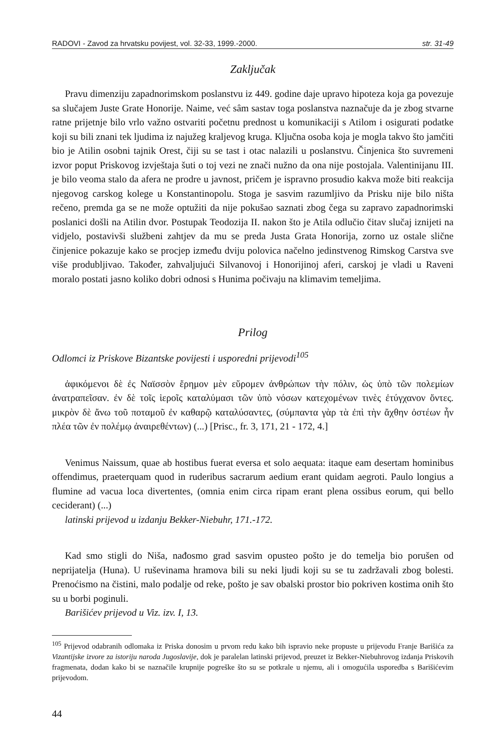RADOVI - Zavod za hrvatsku povijest, vol. 32-33, 1999.-2000. str. 31-49
Zaključak
Pravu dimenziju zapadnorimskom poslanstvu iz 449. godine daje upravo hipoteza koja ga povezuje sa slučajem Juste Grate Honorije. Naime, već sâm sastav toga poslanstva naznačuje da je zbog stvarne ratne prijetnje bilo vrlo važno ostvariti početnu prednost u komunikaciji s Atilom i osigurati podatke koji su bili znani tek ljudima iz najužeg kraljevog kruga. Ključna osoba koja je mogla takvo što jamčiti bio je Atilin osobni tajnik Orest, čiji su se tast i otac nalazili u poslanstvu. Činjenica što suvremeni izvor poput Priskovog izvještaja šuti o toj vezi ne znači nužno da ona nije postojala. Valentinijanu III. je bilo veoma stalo da afera ne prodre u javnost, pričem je ispravno prosudio kakva može biti reakcija njegovog carskog kolege u Konstantinopolu. Stoga je sasvim razumljivo da Prisku nije bilo ništa rečeno, premda ga se ne može optužiti da nije pokušao saznati zbog čega su zapravo zapadnorimski poslanici došli na Atilin dvor. Postupak Teodozija II. nakon što je Atila odlučio čitav slučaj iznijeti na vidjelo, postavivši službeni zahtjev da mu se preda Justa Grata Honorija, zorno uz ostale slične činjenice pokazuje kako se procjep između dviju polovica načelno jedinstvenog Rimskog Carstva sve više produbljivao. Također, zahvaljujući Silvanovoj i Honorijinoj aferi, carskoj je vladi u Raveni moralo postati jasno koliko dobri odnosi s Hunima počivaju na klimavim temeljima.
Prilog
Odlomci iz Priskove Bizantske povijesti i usporedni prijevodi<sup>105</sup>
ἀφικόμενοι δὲ ἐς Ναϊσσὸν ἔρημον μὲν εὕρομεν ἀνθρώπων τὴν πόλιν, ὡς ὑπὸ τῶν πολεμίων ἀνατραπεῖσαν. ἐν δὲ τοῖς ἱεροῖς καταλύμασι τῶν ὑπὸ νόσων κατεχομένων τινὲς ἐτύγχανον ὄντες. μικρὸν δὲ ἄνω τοῦ ποταμοῦ ἐν καθαρῷ καταλύσαντες, (σύμπαντα γὰρ τὰ ἐπὶ τὴν ἄχθην ὀστέων ἦν πλέα τῶν ἐν πολέμῳ ἀναιρεθέντων) (...) [Prisc., fr. 3, 171, 21 - 172, 4.]
Venimus Naissum, quae ab hostibus fuerat eversa et solo aequata: itaque eam desertam hominibus offendimus, praeterquam quod in ruderibus sacrarum aedium erant quidam aegroti. Paulo longius a flumine ad vacua loca divertentes, (omnia enim circa ripam erant plena ossibus eorum, qui bello ceciderant) (...)
latinski prijevod u izdanju Bekker-Niebuhr, 171.-172.
Kad smo stigli do Niša, nađosmo grad sasvim opusteo pošto je do temelja bio porušen od neprijatelja (Huna). U ruševinama hramova bili su neki ljudi koji su se tu zadržavali zbog bolesti. Prenoćismo na čistini, malo podalje od reke, pošto je sav obalski prostor bio pokriven kostima onih što su u borbi poginuli.
Barišićev prijevod u Viz. izv. I, 13.
<sup>105</sup> Prijevod odabranih odlomaka iz Priska donosim u prvom redu kako bih ispravio neke propuste u prijevodu Franje Barišića za Vizantijske izvore za istoriju naroda Jugoslavije, dok je paralelan latinski prijevod, preuzet iz Bekker-Niebuhrovog izdanja Priskovih fragmenata, dodan kako bi se naznačile krupnije pogreške što su se potkrale u njemu, ali i omogućila usporedba s Barišićevim prijevodom.
44